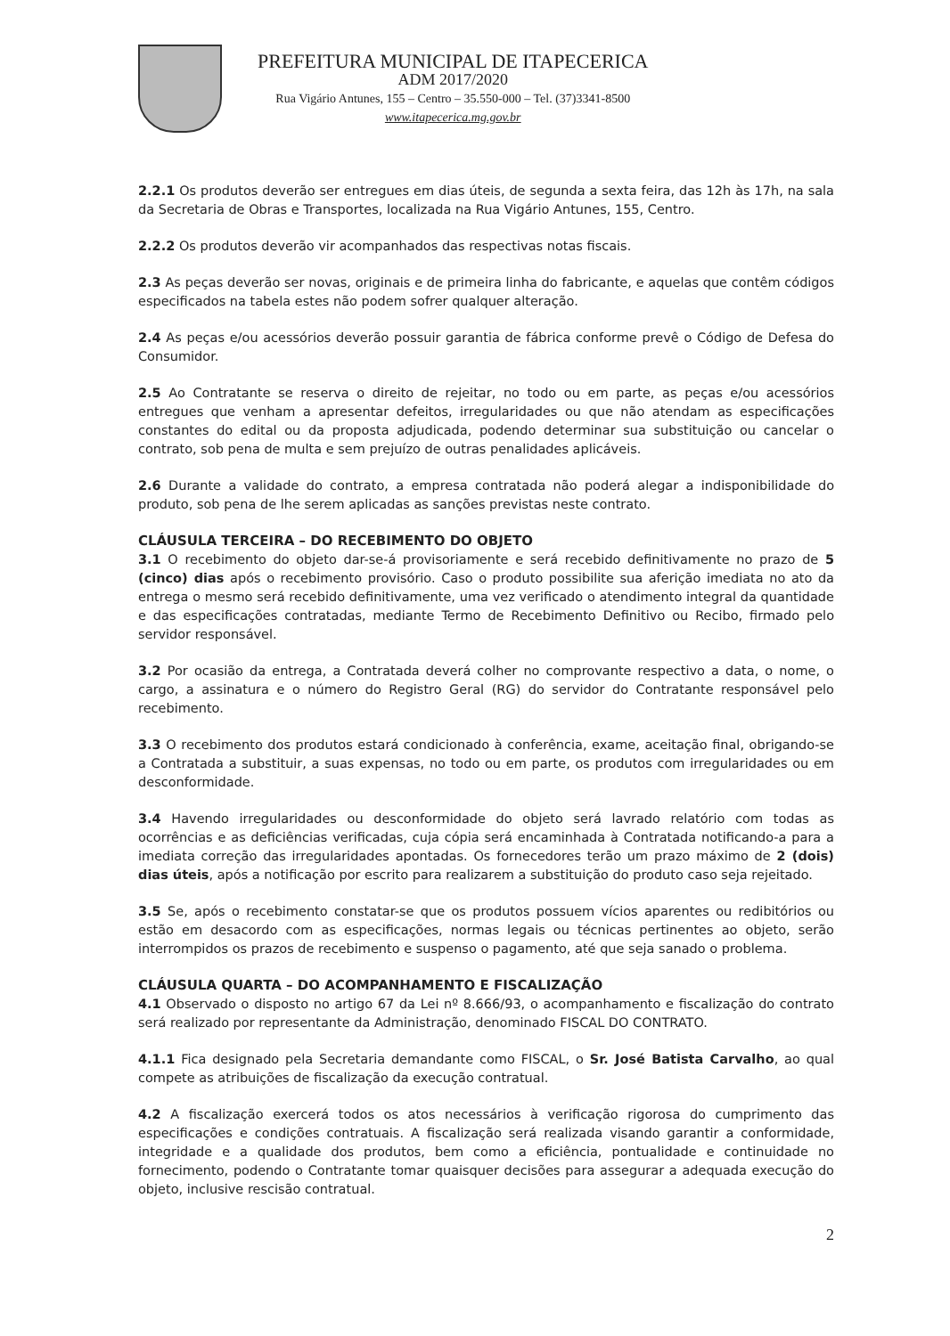PREFEITURA MUNICIPAL DE ITAPECERICA
ADM 2017/2020
Rua Vigário Antunes, 155 – Centro – 35.550-000 – Tel. (37)3341-8500
www.itapecerica.mg.gov.br
2.2.1 Os produtos deverão ser entregues em dias úteis, de segunda a sexta feira, das 12h às 17h, na sala da Secretaria de Obras e Transportes, localizada na Rua Vigário Antunes, 155, Centro.
2.2.2 Os produtos deverão vir acompanhados das respectivas notas fiscais.
2.3 As peças deverão ser novas, originais e de primeira linha do fabricante, e aquelas que contêm códigos especificados na tabela estes não podem sofrer qualquer alteração.
2.4 As peças e/ou acessórios deverão possuir garantia de fábrica conforme prevê o Código de Defesa do Consumidor.
2.5 Ao Contratante se reserva o direito de rejeitar, no todo ou em parte, as peças e/ou acessórios entregues que venham a apresentar defeitos, irregularidades ou que não atendam as especificações constantes do edital ou da proposta adjudicada, podendo determinar sua substituição ou cancelar o contrato, sob pena de multa e sem prejuízo de outras penalidades aplicáveis.
2.6 Durante a validade do contrato, a empresa contratada não poderá alegar a indisponibilidade do produto, sob pena de lhe serem aplicadas as sanções previstas neste contrato.
CLÁUSULA TERCEIRA – DO RECEBIMENTO DO OBJETO
3.1 O recebimento do objeto dar-se-á provisoriamente e será recebido definitivamente no prazo de 5 (cinco) dias após o recebimento provisório. Caso o produto possibilite sua aferição imediata no ato da entrega o mesmo será recebido definitivamente, uma vez verificado o atendimento integral da quantidade e das especificações contratadas, mediante Termo de Recebimento Definitivo ou Recibo, firmado pelo servidor responsável.
3.2 Por ocasião da entrega, a Contratada deverá colher no comprovante respectivo a data, o nome, o cargo, a assinatura e o número do Registro Geral (RG) do servidor do Contratante responsável pelo recebimento.
3.3 O recebimento dos produtos estará condicionado à conferência, exame, aceitação final, obrigando-se a Contratada a substituir, a suas expensas, no todo ou em parte, os produtos com irregularidades ou em desconformidade.
3.4 Havendo irregularidades ou desconformidade do objeto será lavrado relatório com todas as ocorrências e as deficiências verificadas, cuja cópia será encaminhada à Contratada notificando-a para a imediata correção das irregularidades apontadas. Os fornecedores terão um prazo máximo de 2 (dois) dias úteis, após a notificação por escrito para realizarem a substituição do produto caso seja rejeitado.
3.5 Se, após o recebimento constatar-se que os produtos possuem vícios aparentes ou redibitórios ou estão em desacordo com as especificações, normas legais ou técnicas pertinentes ao objeto, serão interrompidos os prazos de recebimento e suspenso o pagamento, até que seja sanado o problema.
CLÁUSULA QUARTA – DO ACOMPANHAMENTO E FISCALIZAÇÃO
4.1 Observado o disposto no artigo 67 da Lei nº 8.666/93, o acompanhamento e fiscalização do contrato será realizado por representante da Administração, denominado FISCAL DO CONTRATO.
4.1.1 Fica designado pela Secretaria demandante como FISCAL, o Sr. José Batista Carvalho, ao qual compete as atribuições de fiscalização da execução contratual.
4.2 A fiscalização exercerá todos os atos necessários à verificação rigorosa do cumprimento das especificações e condições contratuais. A fiscalização será realizada visando garantir a conformidade, integridade e a qualidade dos produtos, bem como a eficiência, pontualidade e continuidade no fornecimento, podendo o Contratante tomar quaisquer decisões para assegurar a adequada execução do objeto, inclusive rescisão contratual.
2